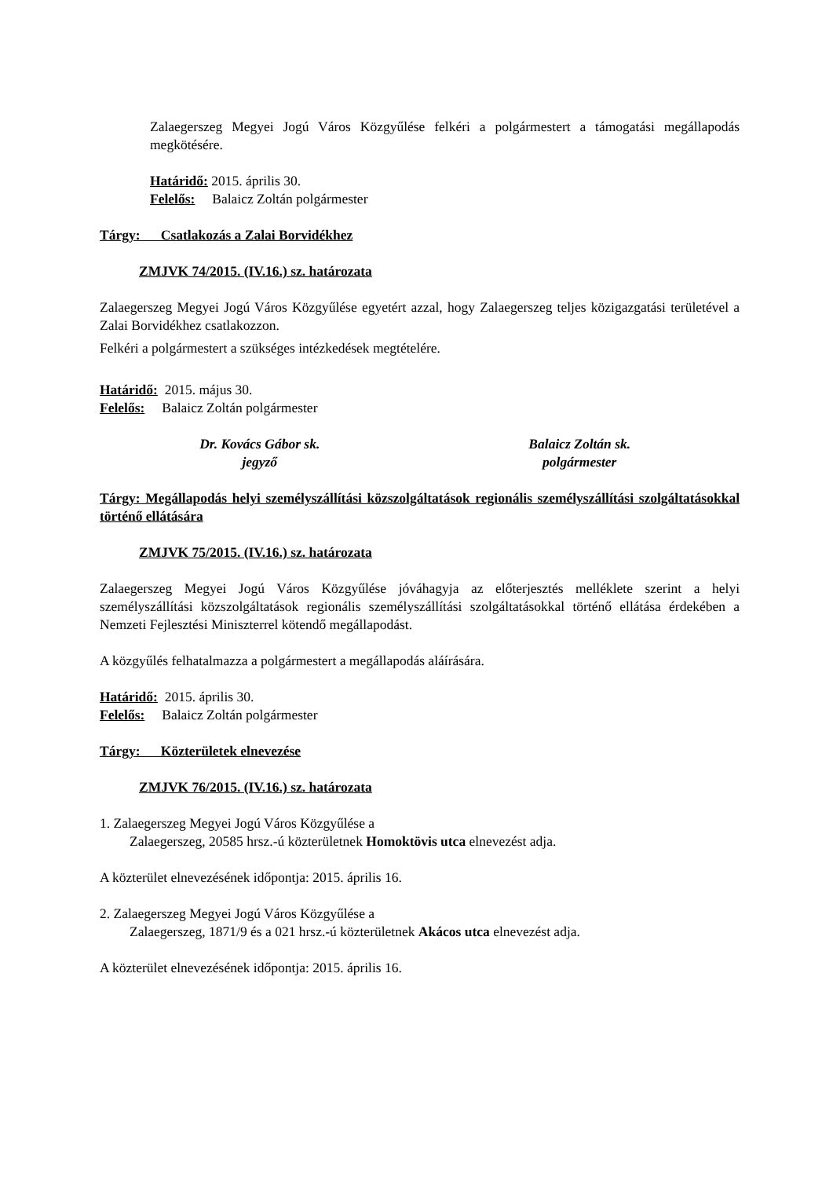Zalaegerszeg Megyei Jogú Város Közgyűlése felkéri a polgármestert a támogatási megállapodás megkötésére.
Határidő: 2015. április 30.
Felelős: Balaicz Zoltán polgármester
Tárgy: Csatlakozás a Zalai Borvidékhez
ZMJVK 74/2015. (IV.16.) sz. határozata
Zalaegerszeg Megyei Jogú Város Közgyűlése egyetért azzal, hogy Zalaegerszeg teljes közigazgatási területével a Zalai Borvidékhez csatlakozzon.
Felkéri a polgármestert a szükséges intézkedések megtételére.
Határidő: 2015. május 30.
Felelős: Balaicz Zoltán polgármester
Dr. Kovács Gábor sk.
jegyző
Balaicz Zoltán sk.
polgármester
Tárgy: Megállapodás helyi személyszállítási közszolgáltatások regionális személyszállítási szolgáltatásokkal történő ellátására
ZMJVK 75/2015. (IV.16.) sz. határozata
Zalaegerszeg Megyei Jogú Város Közgyűlése jóváhagyja az előterjesztés melléklete szerint a helyi személyszállítási közszolgáltatások regionális személyszállítási szolgáltatásokkal történő ellátása érdekében a Nemzeti Fejlesztési Miniszterrel kötendő megállapodást.
A közgyűlés felhatalmazza a polgármestert a megállapodás aláírására.
Határidő: 2015. április 30.
Felelős: Balaicz Zoltán polgármester
Tárgy: Közterületek elnevezése
ZMJVK 76/2015. (IV.16.) sz. határozata
1. Zalaegerszeg Megyei Jogú Város Közgyűlése a
Zalaegerszeg, 20585 hrsz.-ú közterületnek Homoktövis utca elnevezést adja.
A közterület elnevezésének időpontja: 2015. április 16.
2. Zalaegerszeg Megyei Jogú Város Közgyűlése a
Zalaegerszeg, 1871/9 és a 021 hrsz.-ú közterületnek Akácos utca elnevezést adja.
A közterület elnevezésének időpontja: 2015. április 16.